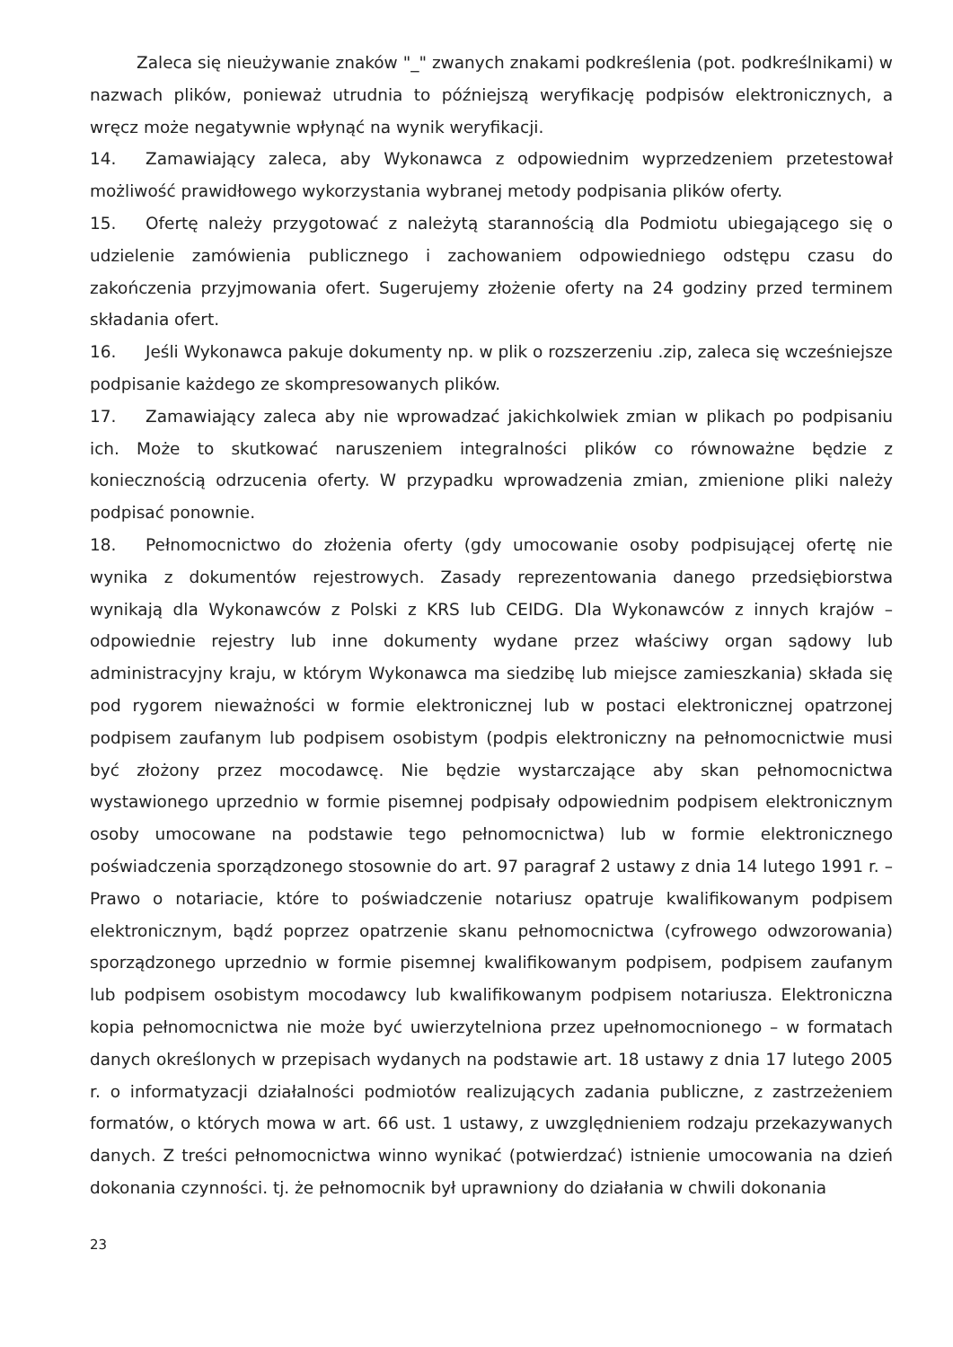Zaleca się nieużywanie znaków "_" zwanych znakami podkreślenia (pot. podkreślnikami) w nazwach plików, ponieważ utrudnia to późniejszą weryfikację podpisów elektronicznych, a wręcz może negatywnie wpłynąć na wynik weryfikacji.
14. Zamawiający zaleca, aby Wykonawca z odpowiednim wyprzedzeniem przetestował możliwość prawidłowego wykorzystania wybranej metody podpisania plików oferty.
15. Ofertę należy przygotować z należytą starannością dla Podmiotu ubiegającego się o udzielenie zamówienia publicznego i zachowaniem odpowiedniego odstępu czasu do zakończenia przyjmowania ofert. Sugerujemy złożenie oferty na 24 godziny przed terminem składania ofert.
16. Jeśli Wykonawca pakuje dokumenty np. w plik o rozszerzeniu .zip, zaleca się wcześniejsze podpisanie każdego ze skompresowanych plików.
17. Zamawiający zaleca aby nie wprowadzać jakichkolwiek zmian w plikach po podpisaniu ich. Może to skutkować naruszeniem integralności plików co równoważne będzie z koniecznością odrzucenia oferty. W przypadku wprowadzenia zmian, zmienione pliki należy podpisać ponownie.
18. Pełnomocnictwo do złożenia oferty (gdy umocowanie osoby podpisującej ofertę nie wynika z dokumentów rejestrowych. Zasady reprezentowania danego przedsiębiorstwa wynikają dla Wykonawców z Polski z KRS lub CEIDG. Dla Wykonawców z innych krajów – odpowiednie rejestry lub inne dokumenty wydane przez właściwy organ sądowy lub administracyjny kraju, w którym Wykonawca ma siedzibę lub miejsce zamieszkania) składa się pod rygorem nieważności w formie elektronicznej lub w postaci elektronicznej opatrzonej podpisem zaufanym lub podpisem osobistym (podpis elektroniczny na pełnomocnictwie musi być złożony przez mocodawcę. Nie będzie wystarczające aby skan pełnomocnictwa wystawionego uprzednio w formie pisemnej podpisały odpowiednim podpisem elektronicznym osoby umocowane na podstawie tego pełnomocnictwa) lub w formie elektronicznego poświadczenia sporządzonego stosownie do art. 97 paragraf 2 ustawy z dnia 14 lutego 1991 r. – Prawo o notariacie, które to poświadczenie notariusz opatruje kwalifikowanym podpisem elektronicznym, bądź poprzez opatrzenie skanu pełnomocnictwa (cyfrowego odwzorowania) sporządzonego uprzednio w formie pisemnej kwalifikowanym podpisem, podpisem zaufanym lub podpisem osobistym mocodawcy lub kwalifikowanym podpisem notariusza. Elektroniczna kopia pełnomocnictwa nie może być uwierzytelniona przez upełnomocnionego – w formatach danych określonych w przepisach wydanych na podstawie art. 18 ustawy z dnia 17 lutego 2005 r. o informatyzacji działalności podmiotów realizujących zadania publiczne, z zastrzeżeniem formatów, o których mowa w art. 66 ust. 1 ustawy, z uwzględnieniem rodzaju przekazywanych danych. Z treści pełnomocnictwa winno wynikać (potwierdzać) istnienie umocowania na dzień dokonania czynności. tj. że pełnomocnik był uprawniony do działania w chwili dokonania
23